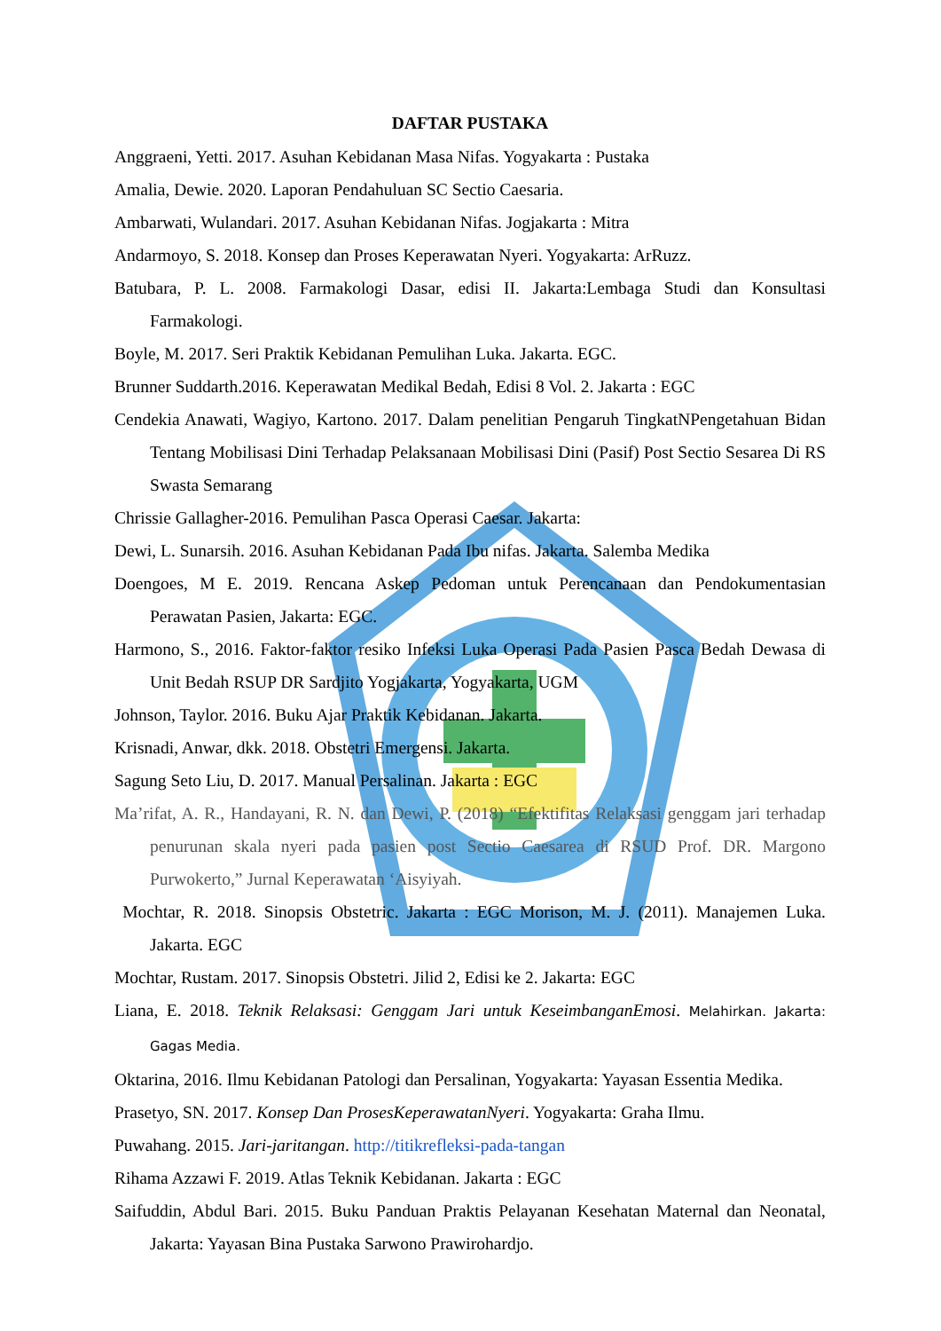DAFTAR PUSTAKA
Anggraeni, Yetti. 2017. Asuhan Kebidanan Masa Nifas. Yogyakarta : Pustaka
Amalia, Dewie. 2020. Laporan Pendahuluan SC Sectio Caesaria.
Ambarwati, Wulandari. 2017. Asuhan Kebidanan Nifas. Jogjakarta : Mitra
Andarmoyo, S. 2018. Konsep dan Proses Keperawatan Nyeri. Yogyakarta: ArRuzz.
Batubara, P. L. 2008. Farmakologi Dasar, edisi II. Jakarta:Lembaga Studi dan Konsultasi Farmakologi.
Boyle, M. 2017. Seri Praktik Kebidanan Pemulihan Luka. Jakarta. EGC.
Brunner Suddarth.2016. Keperawatan Medikal Bedah, Edisi 8 Vol. 2. Jakarta : EGC
Cendekia Anawati, Wagiyo, Kartono. 2017. Dalam penelitian Pengaruh TingkatNPengetahuan Bidan Tentang Mobilisasi Dini Terhadap Pelaksanaan Mobilisasi Dini (Pasif) Post Sectio Sesarea Di RS Swasta Semarang
Chrissie Gallagher-2016. Pemulihan Pasca Operasi Caesar. Jakarta:
Dewi, L. Sunarsih. 2016. Asuhan Kebidanan Pada Ibu nifas. Jakarta. Salemba Medika
Doengoes, M E. 2019. Rencana Askep Pedoman untuk Perencanaan dan Pendokumentasian Perawatan Pasien, Jakarta: EGC.
Harmono, S., 2016. Faktor-faktor resiko Infeksi Luka Operasi Pada Pasien Pasca Bedah Dewasa di Unit Bedah RSUP DR Sardjito Yogjakarta, Yogyakarta, UGM
Johnson, Taylor. 2016. Buku Ajar Praktik Kebidanan. Jakarta.
Krisnadi, Anwar, dkk. 2018. Obstetri Emergensi. Jakarta.
Sagung Seto Liu, D. 2017. Manual Persalinan. Jakarta : EGC
Ma’rifat, A. R., Handayani, R. N. dan Dewi, P. (2018) “Efektifitas Relaksasi genggam jari terhadap penurunan skala nyeri pada pasien post Sectio Caesarea di RSUD Prof. DR. Margono Purwokerto,” Jurnal Keperawatan ‘Aisyiyah.
Mochtar, R. 2018. Sinopsis Obstetric. Jakarta : EGC Morison, M. J. (2011). Manajemen Luka. Jakarta. EGC
Mochtar, Rustam. 2017. Sinopsis Obstetri. Jilid 2, Edisi ke 2. Jakarta: EGC
Liana, E. 2018. Teknik Relaksasi: Genggam Jari untuk KeseimbanganEmosi. Melahirkan. Jakarta: Gagas Media.
Oktarina, 2016. Ilmu Kebidanan Patologi dan Persalinan, Yogyakarta: Yayasan Essentia Medika.
Prasetyo, SN. 2017. Konsep Dan ProsesKeperawatanNyeri. Yogyakarta: Graha Ilmu.
Puwahang. 2015. Jari-jaritangan. http://titikrefleksi-pada-tangan
Rihama Azzawi F. 2019. Atlas Teknik Kebidanan. Jakarta : EGC
Saifuddin, Abdul Bari. 2015. Buku Panduan Praktis Pelayanan Kesehatan Maternal dan Neonatal, Jakarta: Yayasan Bina Pustaka Sarwono Prawirohardjo.